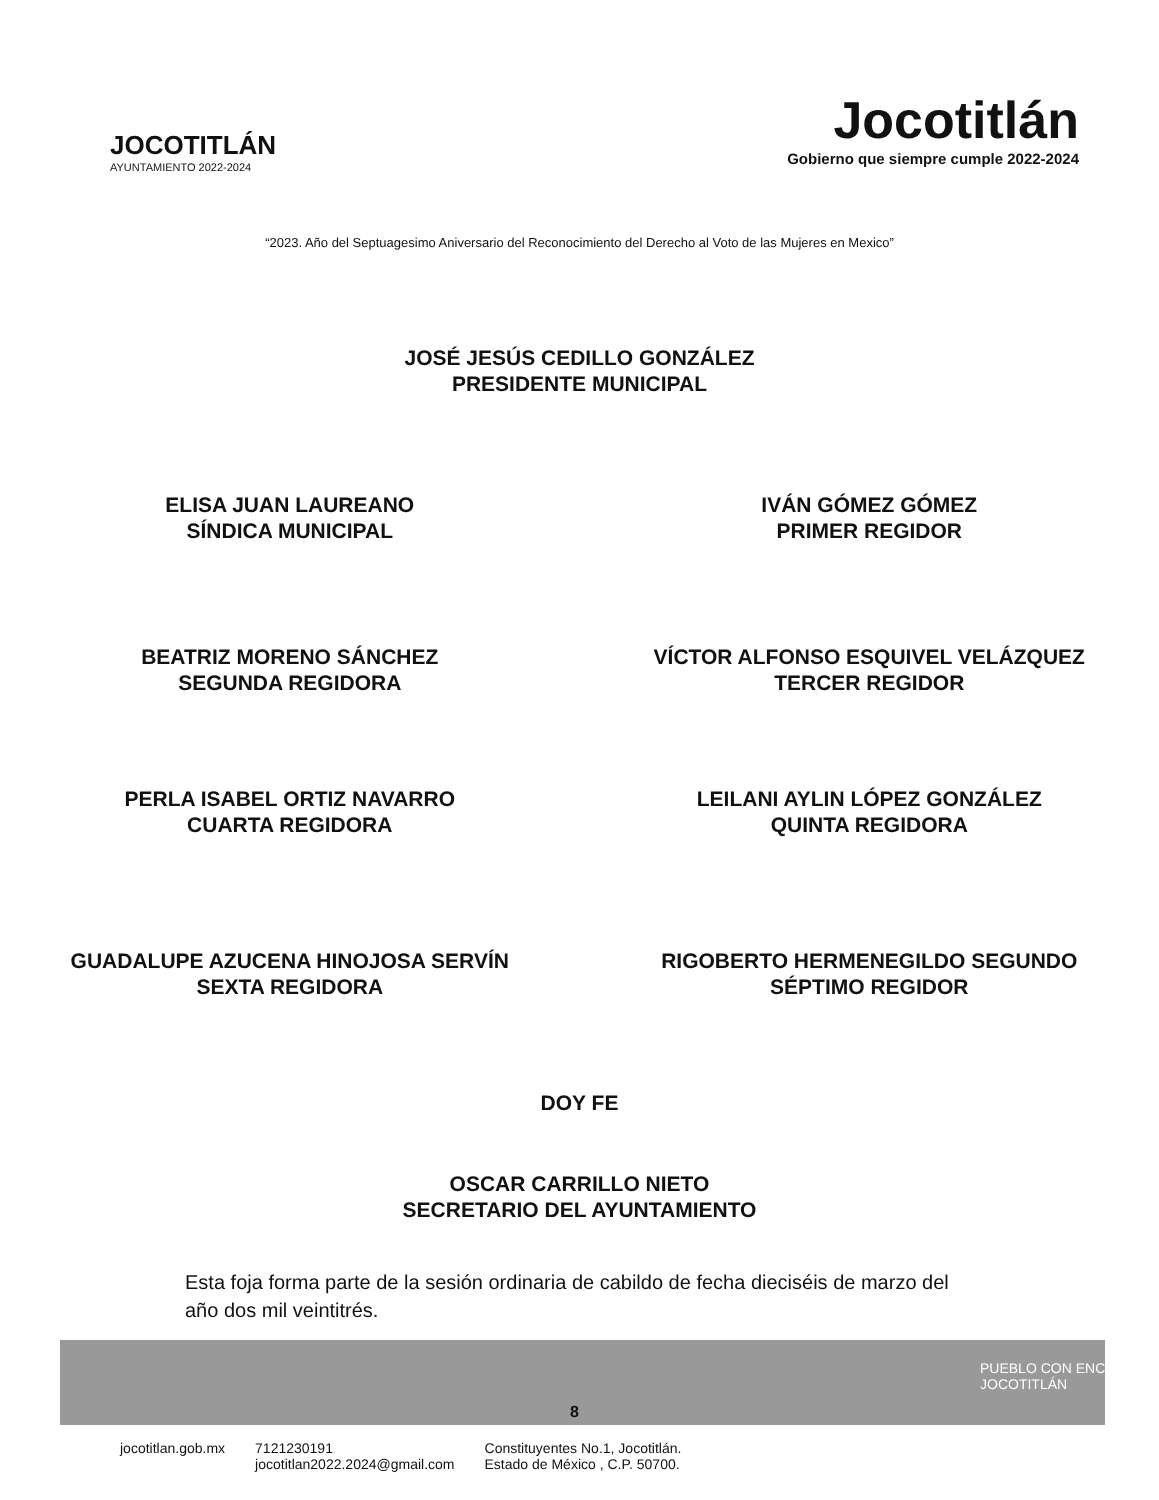JOCOTITLÁN
AYUNTAMIENTO 2022-2024
Jocotitlán
Gobierno que siempre cumple 2022-2024
“2023. Año del Septuagesimo Aniversario del Reconocimiento del Derecho al Voto de las Mujeres en Mexico”
JOSÉ JESÚS CEDILLO GONZÁLEZ
PRESIDENTE MUNICIPAL
ELISA JUAN LAUREANO
SÍNDICA MUNICIPAL
IVÁN GÓMEZ GÓMEZ
PRIMER REGIDOR
BEATRIZ MORENO SÁNCHEZ
SEGUNDA REGIDORA
VÍCTOR ALFONSO ESQUIVEL VELÁZQUEZ
TERCER REGIDOR
PERLA ISABEL ORTIZ NAVARRO
CUARTA REGIDORA
LEILANI AYLIN LÓPEZ GONZÁLEZ
QUINTA REGIDORA
GUADALUPE AZUCENA HINOJOSA SERVÍN
SEXTA REGIDORA
RIGOBERTO HERMENEGILDO SEGUNDO
SÉPTIMO REGIDOR
DOY FE
OSCAR CARRILLO NIETO
SECRETARIO DEL AYUNTAMIENTO
Esta foja forma parte de la sesión ordinaria de cabildo de fecha dieciséis de marzo del año dos mil veintitrés.
PUEBLO CON ENCANTO JOCOTITLÁN
8
jocotitlan.gob.mx 7121230191
jocotitlan2022.2024@gmail.com Constituyentes No.1, Jocotitlán.
Estado de México , C.P. 50700.